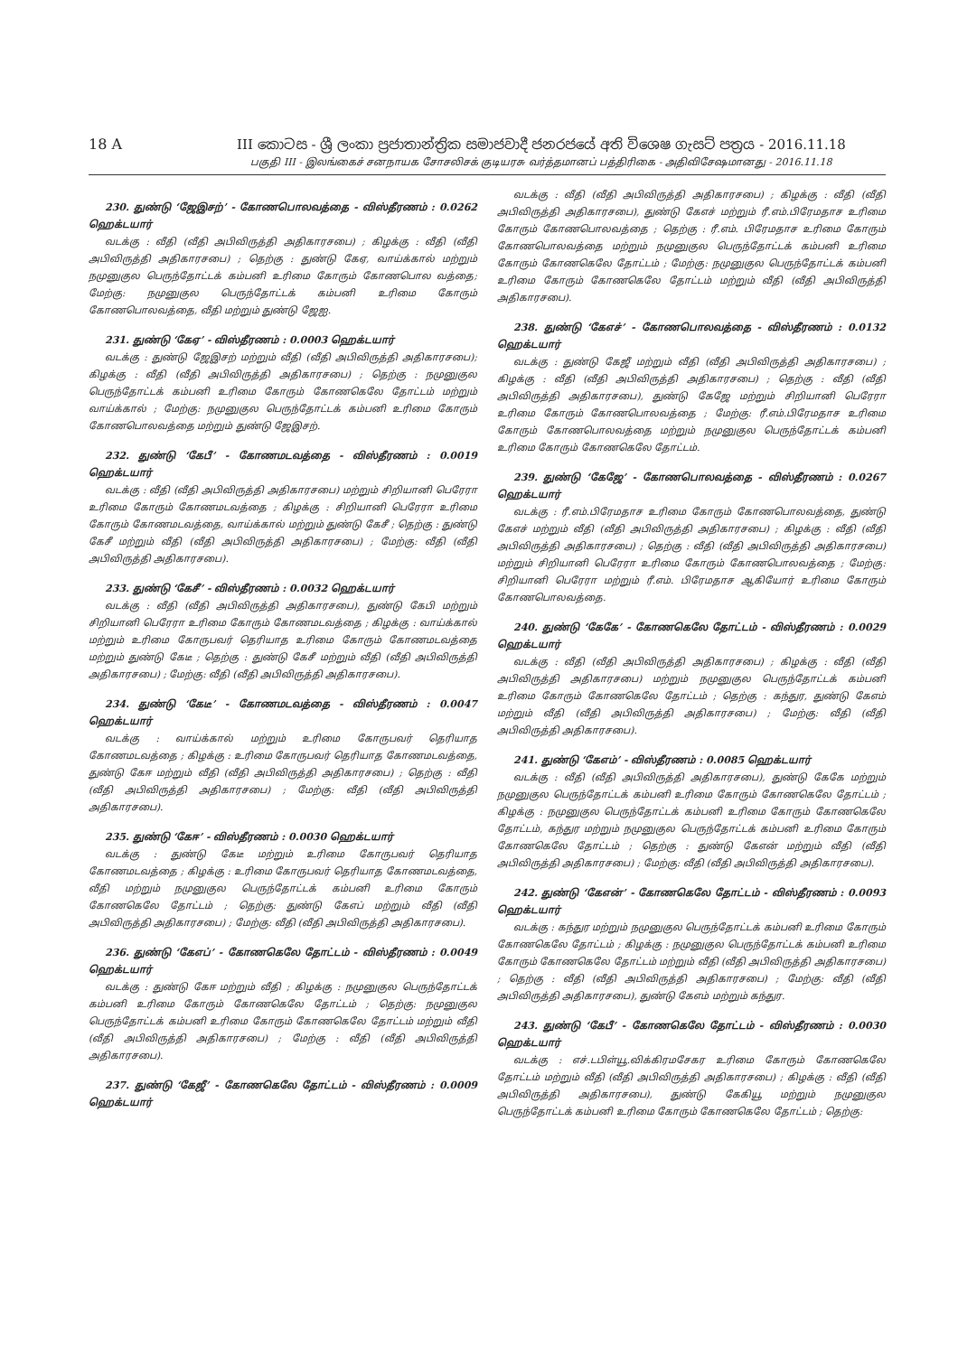18 A III කොටස - ශ්‍රී ලංකා ප්‍රජාතාන්ත්‍රික සමාජවාදී ජනරජයේ අති විශෙෂ ගැසට් පත්‍රය - 2016.11.18
பகுதி III - இலங்கைச் சனநாயக சோசலிசக் குடியரசு வர்த்தமானப் பத்திரிகை - அதிவிசேஷமானது - 2016.11.18
230. துண்டு ‘ஜேஇசற்’ - கோணபொலவத்தை - விஸ்தீரணம் : 0.0262 ஹெக்டயார்
வடக்கு : வீதி (வீதி அபிவிருத்தி அதிகாரசபை) ; கிழக்கு : வீதி (வீதி அபிவிருத்தி அதிகாரசபை) ; தெற்கு : துண்டு கேஏ, வாய்க்கால் மற்றும் நமுனுகுல பெருந்தோட்டக் கம்பனி உரிமை கோரும் கோணபொல வத்தை; மேற்கு: நமுனுகுல பெருந்தோட்டக் கம்பனி உரிமை கோரும் கோணபொலவத்தை, வீதி மற்றும் துண்டு ஜேஐ.
231. துண்டு ‘கேஏ’ - விஸ்தீரணம் : 0.0003 ஹெக்டயார்
வடக்கு : துண்டு ஜேஇசற் மற்றும் வீதி (வீதி அபிவிருத்தி அதிகாரசபை); கிழக்கு : வீதி (வீதி அபிவிருத்தி அதிகாரசபை) ; தெற்கு : நமுனுகுல பெருந்தோட்டக் கம்பனி உரிமை கோரும் கோணகெலே தோட்டம் மற்றும் வாய்க்கால் ; மேற்கு: நமுனுகுல பெருந்தோட்டக் கம்பனி உரிமை கோரும் கோணபொலவத்தை மற்றும் துண்டு ஜேஇசற்.
232. துண்டு ‘கேபீ’ - கோணமடவத்தை - விஸ்தீரணம் : 0.0019 ஹெக்டயார்
வடக்கு : வீதி (வீதி அபிவிருத்தி அதிகாரசபை) மற்றும் சிறியானி பெரேரா உரிமை கோரும் கோணமடவத்தை ; கிழக்கு : சிறியானி பெரேரா உரிமை கோரும் கோணமடவத்தை, வாய்க்கால் மற்றும் துண்டு கேசீ ; தெற்கு : துண்டு கேசீ மற்றும் வீதி (வீதி அபிவிருத்தி அதிகாரசபை) ; மேற்கு: வீதி (வீதி அபிவிருத்தி அதிகாரசபை).
233. துண்டு ‘கேசீ’ - விஸ்தீரணம் : 0.0032 ஹெக்டயார்
வடக்கு : வீதி (வீதி அபிவிருத்தி அதிகாரசபை), துண்டு கேபி மற்றும் சிறியானி பெரேரா உரிமை கோரும் கோணமடவத்தை ; கிழக்கு : வாய்க்கால் மற்றும் உரிமை கோருபவர் தெரியாத உரிமை கோரும் கோணமடவத்தை மற்றும் துண்டு கேடீ ; தெற்கு : துண்டு கேசீ மற்றும் வீதி (வீதி அபிவிருத்தி அதிகாரசபை) ; மேற்கு: வீதி (வீதி அபிவிருத்தி அதிகாரசபை).
234. துண்டு ‘கேடீ’ - கோணமடவத்தை - விஸ்தீரணம் : 0.0047 ஹெக்டயார்
வடக்கு : வாய்க்கால் மற்றும் உரிமை கோருபவர் தெரியாத கோணமடவத்தை ; கிழக்கு : உரிமை கோருபவர் தெரியாத கோணமடவத்தை, துண்டு கேஈ மற்றும் வீதி (வீதி அபிவிருத்தி அதிகாரசபை) ; தெற்கு : வீதி (வீதி அபிவிருத்தி அதிகாரசபை) ; மேற்கு: வீதி (வீதி அபிவிருத்தி அதிகாரசபை).
235. துண்டு ‘கேஈ’ - விஸ்தீரணம் : 0.0030 ஹெக்டயார்
வடக்கு : துண்டு கேடீ மற்றும் உரிமை கோருபவர் தெரியாத கோணமடவத்தை ; கிழக்கு : உரிமை கோருபவர் தெரியாத கோணமடவத்தை, வீதி மற்றும் நமுனுகுல பெருந்தோட்டக் கம்பனி உரிமை கோரும் கோணகெலே தோட்டம் ; தெற்கு: துண்டு கேஎப் மற்றும் வீதி (வீதி அபிவிருத்தி அதிகாரசபை) ; மேற்கு: வீதி (வீதி அபிவிருத்தி அதிகாரசபை).
236. துண்டு ‘கேஎப்’ - கோணகெலே தோட்டம் - விஸ்தீரணம் : 0.0049 ஹெக்டயார்
வடக்கு : துண்டு கேஈ மற்றும் வீதி ; கிழக்கு : நமுனுகுல பெருந்தோட்டக் கம்பனி உரிமை கோரும் கோணகெலே தோட்டம் ; தெற்கு: நமுனுகுல பெருந்தோட்டக் கம்பனி உரிமை கோரும் கோணகெலே தோட்டம் மற்றும் வீதி (வீதி அபிவிருத்தி அதிகாரசபை) ; மேற்கு : வீதி (வீதி அபிவிருத்தி அதிகாரசபை).
237. துண்டு ‘கேஜீ’ - கோணகெலே தோட்டம் - விஸ்தீரணம் : 0.0009 ஹெக்டயார்
வடக்கு : வீதி (வீதி அபிவிருத்தி அதிகாரசபை) ; கிழக்கு : வீதி (வீதி அபிவிருத்தி அதிகாரசபை), துண்டு கேஎச் மற்றும் ரீ.எம்.பிரேமதாச உரிமை கோரும் கோணபொலவத்தை ; தெற்கு : ரீ.எம். பிரேமதாச உரிமை கோரும் கோணபொலவத்தை மற்றும் நமுனுகுல பெருந்தோட்டக் கம்பனி உரிமை கோரும் கோணகெலே தோட்டம் ; மேற்கு: நமுனுகுல பெருந்தோட்டக் கம்பனி உரிமை கோரும் கோணகெலே தோட்டம் மற்றும் வீதி (வீதி அபிவிருத்தி அதிகாரசபை).
238. துண்டு ‘கேஎச்’ - கோணபொலவத்தை - விஸ்தீரணம் : 0.0132 ஹெக்டயார்
வடக்கு : துண்டு கேஜீ மற்றும் வீதி (வீதி அபிவிருத்தி அதிகாரசபை) ; கிழக்கு : வீதி (வீதி அபிவிருத்தி அதிகாரசபை) ; தெற்கு : வீதி (வீதி அபிவிருத்தி அதிகாரசபை), துண்டு கேஜே மற்றும் சிறியானி பெரேரா உரிமை கோரும் கோணபொலவத்தை ; மேற்கு: ரீ.எம்.பிரேமதாச உரிமை கோரும் கோணபொலவத்தை மற்றும் நமுனுகுல பெருந்தோட்டக் கம்பனி உரிமை கோரும் கோணகெலே தோட்டம்.
239. துண்டு ‘கேஜே’ - கோணபொலவத்தை - விஸ்தீரணம் : 0.0267 ஹெக்டயார்
வடக்கு : ரீ.எம்.பிரேமதாச உரிமை கோரும் கோணபொலவத்தை, துண்டு கேஎச் மற்றும் வீதி (வீதி அபிவிருத்தி அதிகாரசபை) ; கிழக்கு : வீதி (வீதி அபிவிருத்தி அதிகாரசபை) ; தெற்கு : வீதி (வீதி அபிவிருத்தி அதிகாரசபை) மற்றும் சிறியானி பெரேரா உரிமை கோரும் கோணபொலவத்தை ; மேற்கு: சிறியானி பெரேரா மற்றும் ரீ.எம். பிரேமதாச ஆகியோர் உரிமை கோரும் கோணபொலவத்தை.
240. துண்டு ‘கேகே’ - கோணகெலே தோட்டம் - விஸ்தீரணம் : 0.0029 ஹெக்டயார்
வடக்கு : வீதி (வீதி அபிவிருத்தி அதிகாரசபை) ; கிழக்கு : வீதி (வீதி அபிவிருத்தி அதிகாரசபை) மற்றும் நமுனுகுல பெருந்தோட்டக் கம்பனி உரிமை கோரும் கோணகெலே தோட்டம் ; தெற்கு : கந்துர, துண்டு கேஎம் மற்றும் வீதி (வீதி அபிவிருத்தி அதிகாரசபை) ; மேற்கு: வீதி (வீதி அபிவிருத்தி அதிகாரசபை).
241. துண்டு ‘கேஎம்’ - விஸ்தீரணம் : 0.0085 ஹெக்டயார்
வடக்கு : வீதி (வீதி அபிவிருத்தி அதிகாரசபை), துண்டு கேகே மற்றும் நமுனுகுல பெருந்தோட்டக் கம்பனி உரிமை கோரும் கோணகெலே தோட்டம் ; கிழக்கு : நமுனுகுல பெருந்தோட்டக் கம்பனி உரிமை கோரும் கோணகெலே தோட்டம், கந்துர மற்றும் நமுனுகுல பெருந்தோட்டக் கம்பனி உரிமை கோரும் கோணகெலே தோட்டம் ; தெற்கு : துண்டு கேஎன் மற்றும் வீதி (வீதி அபிவிருத்தி அதிகாரசபை) ; மேற்கு: வீதி (வீதி அபிவிருத்தி அதிகாரசபை).
242. துண்டு ‘கேஎன்’ - கோணகெலே தோட்டம் - விஸ்தீரணம் : 0.0093 ஹெக்டயார்
வடக்கு : கந்துர மற்றும் நமுனுகுல பெருந்தோட்டக் கம்பனி உரிமை கோரும் கோணகெலே தோட்டம் ; கிழக்கு : நமுனுகுல பெருந்தோட்டக் கம்பனி உரிமை கோரும் கோணகெலே தோட்டம் மற்றும் வீதி (வீதி அபிவிருத்தி அதிகாரசபை) ; தெற்கு : வீதி (வீதி அபிவிருத்தி அதிகாரசபை) ; மேற்கு: வீதி (வீதி அபிவிருத்தி அதிகாரசபை), துண்டு கேஎம் மற்றும் கந்துர.
243. துண்டு ‘கேபீ’ - கோணகெலே தோட்டம் - விஸ்தீரணம் : 0.0030 ஹெக்டயார்
வடக்கு : எச்.டபிள்யூ.விக்கிரமசேகர உரிமை கோரும் கோணகெலே தோட்டம் மற்றும் வீதி (வீதி அபிவிருத்தி அதிகாரசபை) ; கிழக்கு : வீதி (வீதி அபிவிருத்தி அதிகாரசபை), துண்டு கேகியூ மற்றும் நமுனுகுல பெருந்தோட்டக் கம்பனி உரிமை கோரும் கோணகெலே தோட்டம் ; தெற்கு: